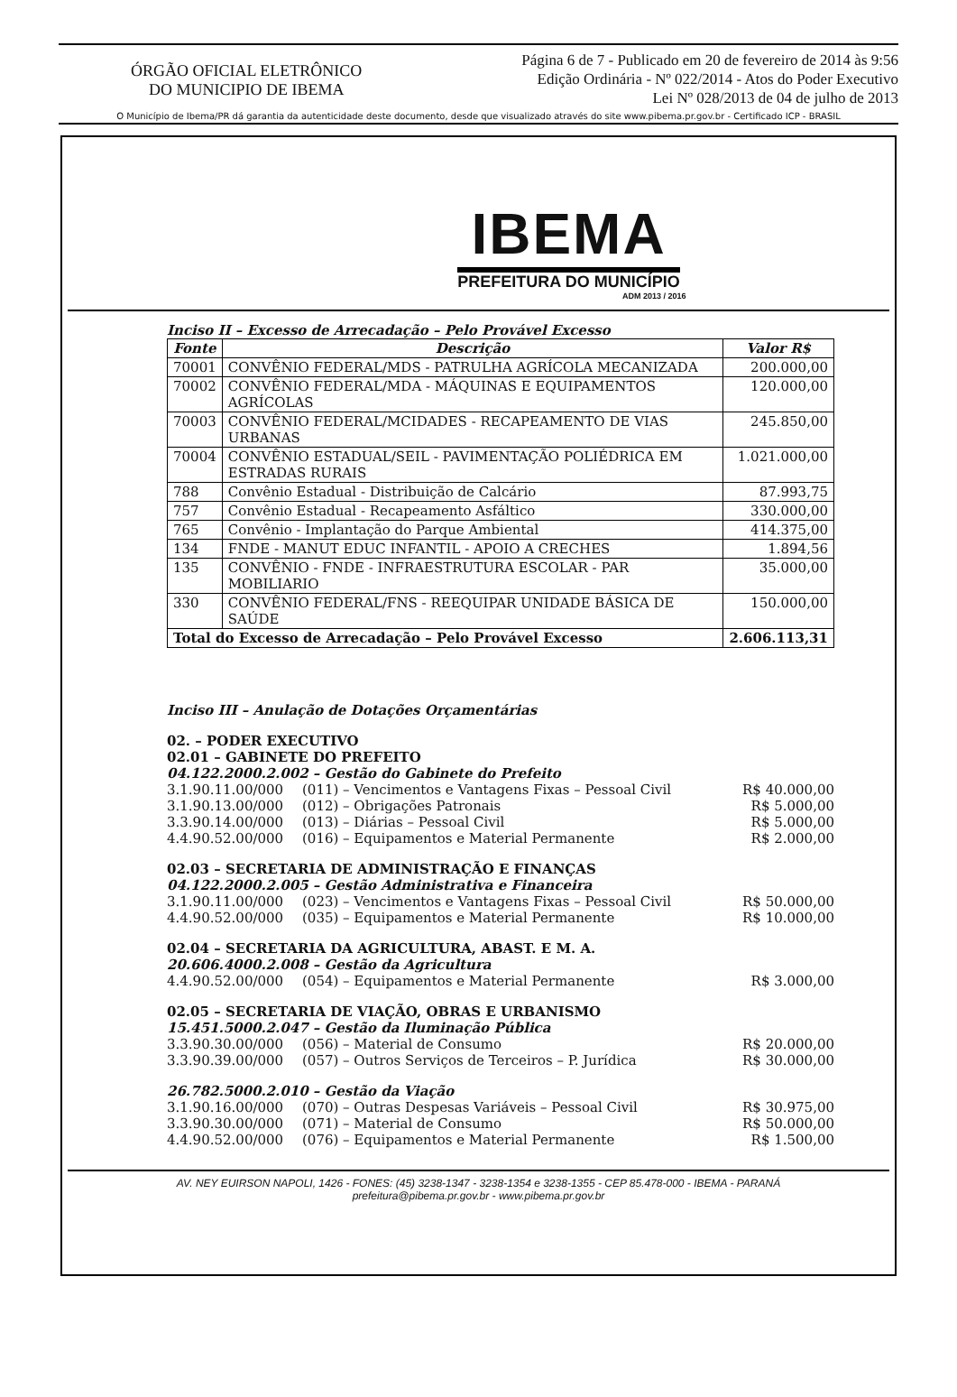ÓRGÃO OFICIAL ELETRÔNICO
DO MUNICIPIO DE IBEMA
Página 6 de 7 - Publicado em 20 de fevereiro de 2014 às 9:56
Edição Ordinária - Nº 022/2014 - Atos do Poder Executivo
Lei Nº 028/2013 de 04 de julho de 2013
O Município de Ibema/PR dá garantia da autenticidade deste documento, desde que visualizado através do site www.pibema.pr.gov.br - Certificado ICP - BRASIL
IBEMA
PREFEITURA DO MUNICÍPIO
ADM 2013 / 2016
Inciso II – Excesso de Arrecadação – Pelo Provável Excesso
| Fonte | Descrição | Valor R$ |
| --- | --- | --- |
| 70001 | CONVÊNIO FEDERAL/MDS - PATRULHA AGRÍCOLA MECANIZADA | 200.000,00 |
| 70002 | CONVÊNIO FEDERAL/MDA - MÁQUINAS E EQUIPAMENTOS AGRÍCOLAS | 120.000,00 |
| 70003 | CONVÊNIO FEDERAL/MCIDADES - RECAPEAMENTO DE VIAS URBANAS | 245.850,00 |
| 70004 | CONVÊNIO ESTADUAL/SEIL - PAVIMENTAÇÃO POLIÉDRICA EM ESTRADAS RURAIS | 1.021.000,00 |
| 788 | Convênio Estadual - Distribuição de Calcário | 87.993,75 |
| 757 | Convênio Estadual - Recapeamento Asfáltico | 330.000,00 |
| 765 | Convênio - Implantação do Parque Ambiental | 414.375,00 |
| 134 | FNDE - MANUT EDUC INFANTIL - APOIO A CRECHES | 1.894,56 |
| 135 | CONVÊNIO - FNDE - INFRAESTRUTURA ESCOLAR - PAR MOBILIARIO | 35.000,00 |
| 330 | CONVÊNIO FEDERAL/FNS - REEQUIPAR UNIDADE BÁSICA DE SAÚDE | 150.000,00 |
| Total do Excesso de Arrecadação – Pelo Provável Excesso | | 2.606.113,31 |
Inciso III – Anulação de Dotações Orçamentárias
02. – PODER EXECUTIVO
02.01 – GABINETE DO PREFEITO
04.122.2000.2.002 – Gestão do Gabinete do Prefeito
3.1.90.11.00/000 (011) – Vencimentos e Vantagens Fixas – Pessoal Civil R$ 40.000,00
3.1.90.13.00/000 (012) – Obrigações Patronais R$ 5.000,00
3.3.90.14.00/000 (013) – Diárias – Pessoal Civil R$ 5.000,00
4.4.90.52.00/000 (016) – Equipamentos e Material Permanente R$ 2.000,00
02.03 – SECRETARIA DE ADMINISTRAÇÃO E FINANÇAS
04.122.2000.2.005 – Gestão Administrativa e Financeira
3.1.90.11.00/000 (023) – Vencimentos e Vantagens Fixas – Pessoal Civil R$ 50.000,00
4.4.90.52.00/000 (035) – Equipamentos e Material Permanente R$ 10.000,00
02.04 – SECRETARIA DA AGRICULTURA, ABAST. E M. A.
20.606.4000.2.008 – Gestão da Agricultura
4.4.90.52.00/000 (054) – Equipamentos e Material Permanente R$ 3.000,00
02.05 – SECRETARIA DE VIAÇÃO, OBRAS E URBANISMO
15.451.5000.2.047 – Gestão da Iluminação Pública
3.3.90.30.00/000 (056) – Material de Consumo R$ 20.000,00
3.3.90.39.00/000 (057) – Outros Serviços de Terceiros – P. Jurídica R$ 30.000,00
26.782.5000.2.010 – Gestão da Viação
3.1.90.16.00/000 (070) – Outras Despesas Variáveis – Pessoal Civil R$ 30.975,00
3.3.90.30.00/000 (071) – Material de Consumo R$ 50.000,00
4.4.90.52.00/000 (076) – Equipamentos e Material Permanente R$ 1.500,00
AV. NEY EUIRSON NAPOLI, 1426 - FONES: (45) 3238-1347 - 3238-1354 e 3238-1355 - CEP 85.478-000 - IBEMA - PARANÁ
prefeitura@pibema.pr.gov.br - www.pibema.pr.gov.br